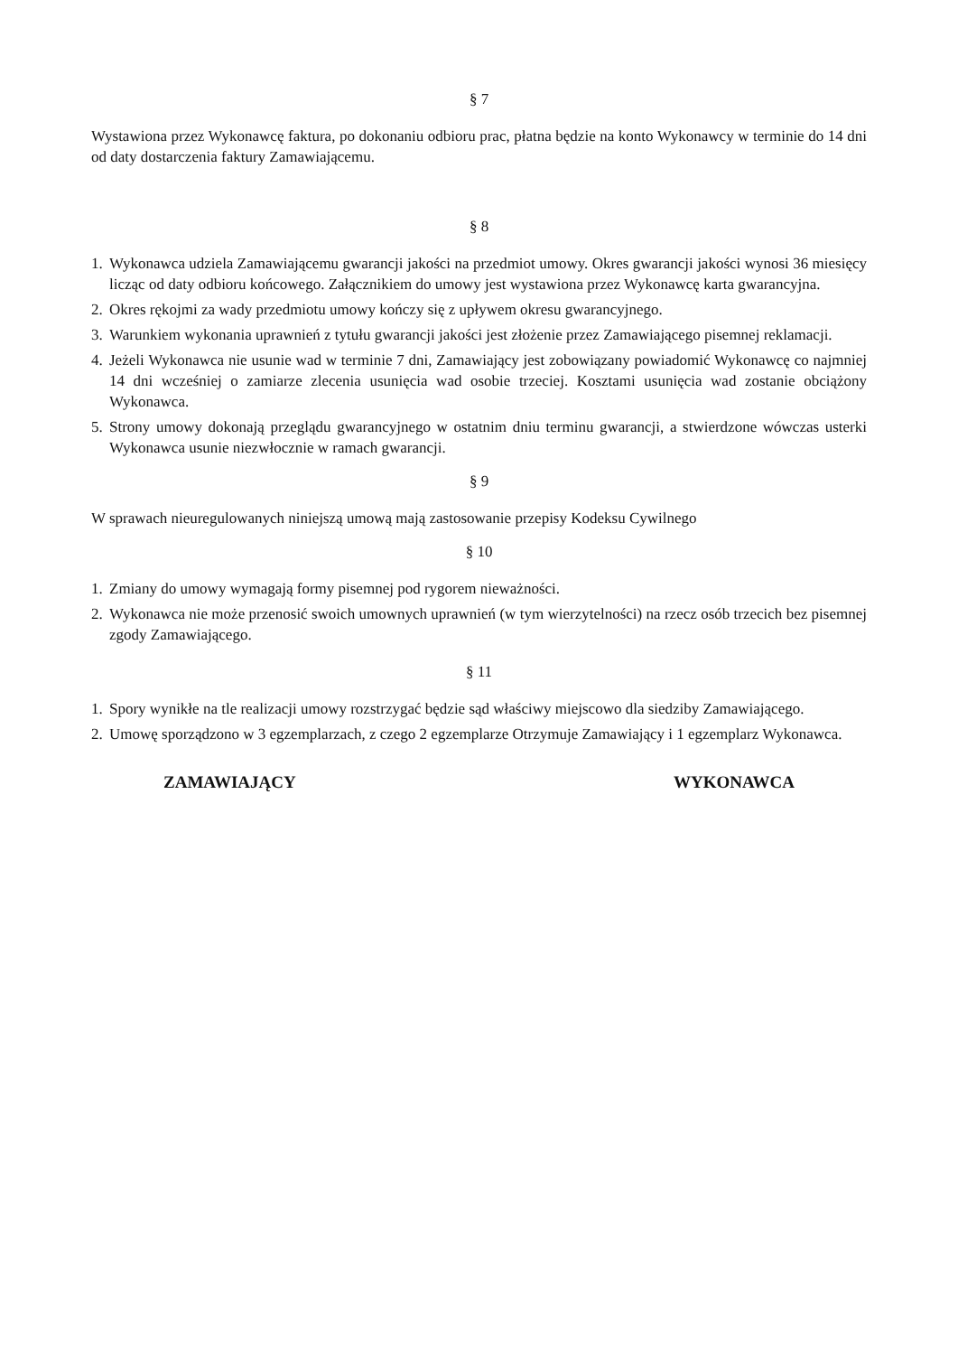§ 7
Wystawiona przez Wykonawcę faktura, po dokonaniu odbioru prac, płatna będzie na konto Wykonawcy w terminie do 14 dni od daty dostarczenia faktury Zamawiającemu.
§ 8
1. Wykonawca udziela Zamawiającemu gwarancji jakości na przedmiot umowy. Okres gwarancji jakości wynosi 36 miesięcy licząc od daty odbioru końcowego. Załącznikiem do umowy jest wystawiona przez Wykonawcę karta gwarancyjna.
2. Okres rękojmi za wady przedmiotu umowy kończy się z upływem okresu gwarancyjnego.
3. Warunkiem wykonania uprawnień z tytułu gwarancji jakości jest złożenie przez Zamawiającego pisemnej reklamacji.
4. Jeżeli Wykonawca nie usunie wad w terminie 7 dni, Zamawiający jest zobowiązany powiadomić Wykonawcę co najmniej 14 dni wcześniej o zamiarze zlecenia usunięcia wad osobie trzeciej. Kosztami usunięcia wad zostanie obciążony Wykonawca.
5. Strony umowy dokonają przeglądu gwarancyjnego w ostatnim dniu terminu gwarancji, a stwierdzone wówczas usterki Wykonawca usunie niezwłocznie w ramach gwarancji.
§ 9
W sprawach nieuregulowanych niniejszą umową mają zastosowanie przepisy Kodeksu Cywilnego
§ 10
1. Zmiany do umowy wymagają formy pisemnej pod rygorem nieważności.
2. Wykonawca nie może przenosić swoich umownych uprawnień (w tym wierzytelności) na rzecz osób trzecich bez pisemnej zgody Zamawiającego.
§ 11
1. Spory wynikłe na tle realizacji umowy rozstrzygać będzie sąd właściwy miejscowo dla siedziby Zamawiającego.
2. Umowę sporządzono w 3 egzemplarzach, z czego 2 egzemplarze Otrzymuje Zamawiający i 1 egzemplarz Wykonawca.
ZAMAWIAJĄCY WYKONAWCA